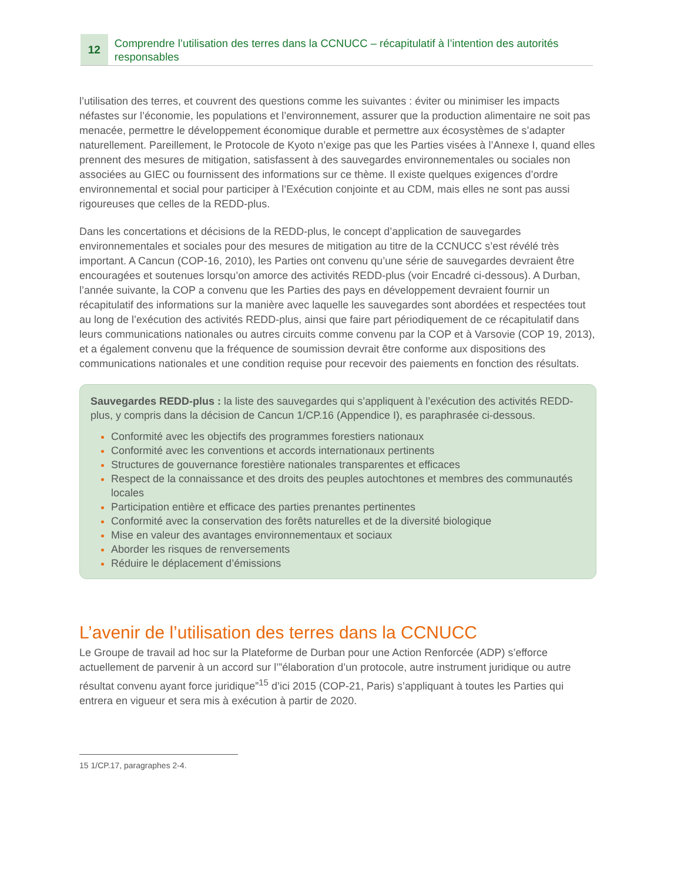12
Comprendre l’utilisation des terres dans la CCNUCC – récapitulatif à l’intention des autorités responsables
l’utilisation des terres, et couvrent des questions comme les suivantes : éviter ou minimiser les impacts néfastes sur l’économie, les populations et l’environnement, assurer que la production alimentaire ne soit pas menacée, permettre le développement économique durable et permettre aux écosystèmes de s’adapter naturellement. Pareillement, le Protocole de Kyoto n’exige pas que les Parties visées à l’Annexe I, quand elles prennent des mesures de mitigation, satisfassent à des sauvegardes environnementales ou sociales non associées au GIEC ou fournissent des informations sur ce thème. Il existe quelques exigences d’ordre environnemental et social pour participer à l’Exécution conjointe et au CDM, mais elles ne sont pas aussi rigoureuses que celles de la REDD-plus.
Dans les concertations et décisions de la REDD-plus, le concept d’application de sauvegardes environnementales et sociales pour des mesures de mitigation au titre de la CCNUCC s’est révélé très important. A Cancun (COP-16, 2010), les Parties ont convenu qu’une série de sauvegardes devraient être encouragées et soutenues lorsqu’on amorce des activités REDD-plus (voir Encadré ci-dessous). A Durban, l’année suivante, la COP a convenu que les Parties des pays en développement devraient fournir un récapitulatif des informations sur la manière avec laquelle les sauvegardes sont abordées et respectées tout au long de l’exécution des activités REDD-plus, ainsi que faire part périodiquement de ce récapitulatif dans leurs communications nationales ou autres circuits comme convenu par la COP et à Varsovie (COP 19, 2013), et a également convenu que la fréquence de soumission devrait être conforme aux dispositions des communications nationales et une condition requise pour recevoir des paiements en fonction des résultats.
Sauvegardes REDD-plus : la liste des sauvegardes qui s’appliquent à l’exécution des activités REDD-plus, y compris dans la décision de Cancun 1/CP.16 (Appendice I), es paraphrasée ci-dessous.
Conformité avec les objectifs des programmes forestiers nationaux
Conformité avec les conventions et accords internationaux pertinents
Structures de gouvernance forestière nationales transparentes et efficaces
Respect de la connaissance et des droits des peuples autochtones et membres des communautés locales
Participation entière et efficace des parties prenantes pertinentes
Conformité avec la conservation des forêts naturelles et de la diversité biologique
Mise en valeur des avantages environnementaux et sociaux
Aborder les risques de renversements
Réduire le déplacement d’émissions
L’avenir de l’utilisation des terres dans la CCNUCC
Le Groupe de travail ad hoc sur la Plateforme de Durban pour une Action Renforcée (ADP) s’efforce actuellement de parvenir à un accord sur l’”élaboration d’un protocole, autre instrument juridique ou autre résultat convenu ayant force juridique”<sup>15</sup> d’ici 2015 (COP-21, Paris) s’appliquant à toutes les Parties qui entrera en vigueur et sera mis à exécution à partir de 2020.
15 1/CP.17, paragraphes 2-4.